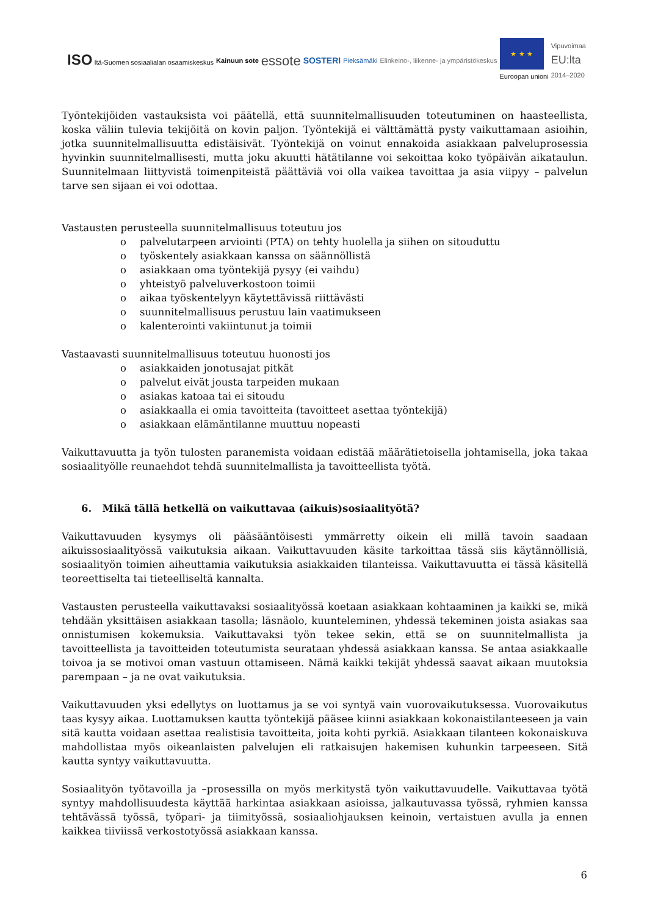ISO Itä-Suomen sosiaalialan osaamiskeskus
Kainuun sote
essote
SOSTERI
Pieksämäki
Elinkeino-, liikenne- ja ympäristökeskus
★ ★ ★
Euroopan unioni
Vipuvoimaa
EU:lta
2014–2020
Työntekijöiden vastauksista voi päätellä, että suunnitelmallisuuden toteutuminen on haasteellista, koska väliin tulevia tekijöitä on kovin paljon. Työntekijä ei välttämättä pysty vaikuttamaan asioihin, jotka suunnitelmallisuutta edistäisivät. Työntekijä on voinut ennakoida asiakkaan palveluprosessia hyvinkin suunnitelmallisesti, mutta joku akuutti hätätilanne voi sekoittaa koko työpäivän aikataulun. Suunnitelmaan liittyvistä toimenpiteistä päättäviä voi olla vaikea tavoittaa ja asia viipyy – palvelun tarve sen sijaan ei voi odottaa.
Vastausten perusteella suunnitelmallisuus toteutuu jos
o palvelutarpeen arviointi (PTA) on tehty huolella ja siihen on sitouduttu
o työskentely asiakkaan kanssa on säännöllistä
o asiakkaan oma työntekijä pysyy (ei vaihdu)
o yhteistyö palveluverkostoon toimii
o aikaa työskentelyyn käytettävissä riittävästi
o suunnitelmallisuus perustuu lain vaatimukseen
o kalenterointi vakiintunut ja toimii
Vastaavasti suunnitelmallisuus toteutuu huonosti jos
o asiakkaiden jonotusajat pitkät
o palvelut eivät jousta tarpeiden mukaan
o asiakas katoaa tai ei sitoudu
o asiakkaalla ei omia tavoitteita (tavoitteet asettaa työntekijä)
o asiakkaan elämäntilanne muuttuu nopeasti
Vaikuttavuutta ja työn tulosten paranemista voidaan edistää määrätietoisella johtamisella, joka takaa sosiaalityölle reunaehdot tehdä suunnitelmallista ja tavoitteellista työtä.
6. Mikä tällä hetkellä on vaikuttavaa (aikuis)sosiaalityötä?
Vaikuttavuuden kysymys oli pääsääntöisesti ymmärretty oikein eli millä tavoin saadaan aikuissosiaalityössä vaikutuksia aikaan. Vaikuttavuuden käsite tarkoittaa tässä siis käytännöllisiä, sosiaalityön toimien aiheuttamia vaikutuksia asiakkaiden tilanteissa. Vaikuttavuutta ei tässä käsitellä teoreettiselta tai tieteelliseltä kannalta.
Vastausten perusteella vaikuttavaksi sosiaalityössä koetaan asiakkaan kohtaaminen ja kaikki se, mikä tehdään yksittäisen asiakkaan tasolla; läsnäolo, kuunteleminen, yhdessä tekeminen joista asiakas saa onnistumisen kokemuksia. Vaikuttavaksi työn tekee sekin, että se on suunnitelmallista ja tavoitteellista ja tavoitteiden toteutumista seurataan yhdessä asiakkaan kanssa. Se antaa asiakkaalle toivoa ja se motivoi oman vastuun ottamiseen. Nämä kaikki tekijät yhdessä saavat aikaan muutoksia parempaan – ja ne ovat vaikutuksia.
Vaikuttavuuden yksi edellytys on luottamus ja se voi syntyä vain vuorovaikutuksessa. Vuorovaikutus taas kysyy aikaa. Luottamuksen kautta työntekijä pääsee kiinni asiakkaan kokonaistilanteeseen ja vain sitä kautta voidaan asettaa realistisia tavoitteita, joita kohti pyrkiä. Asiakkaan tilanteen kokonaiskuva mahdollistaa myös oikeanlaisten palvelujen eli ratkaisujen hakemisen kuhunkin tarpeeseen. Sitä kautta syntyy vaikuttavuutta.
Sosiaalityön työtavoilla ja –prosessilla on myös merkitystä työn vaikuttavuudelle. Vaikuttavaa työtä syntyy mahdollisuudesta käyttää harkintaa asiakkaan asioissa, jalkautuvassa työssä, ryhmien kanssa tehtävässä työssä, työpari- ja tiimityössä, sosiaaliohjauksen keinoin, vertaistuen avulla ja ennen kaikkea tiiviissä verkostotyössä asiakkaan kanssa.
6